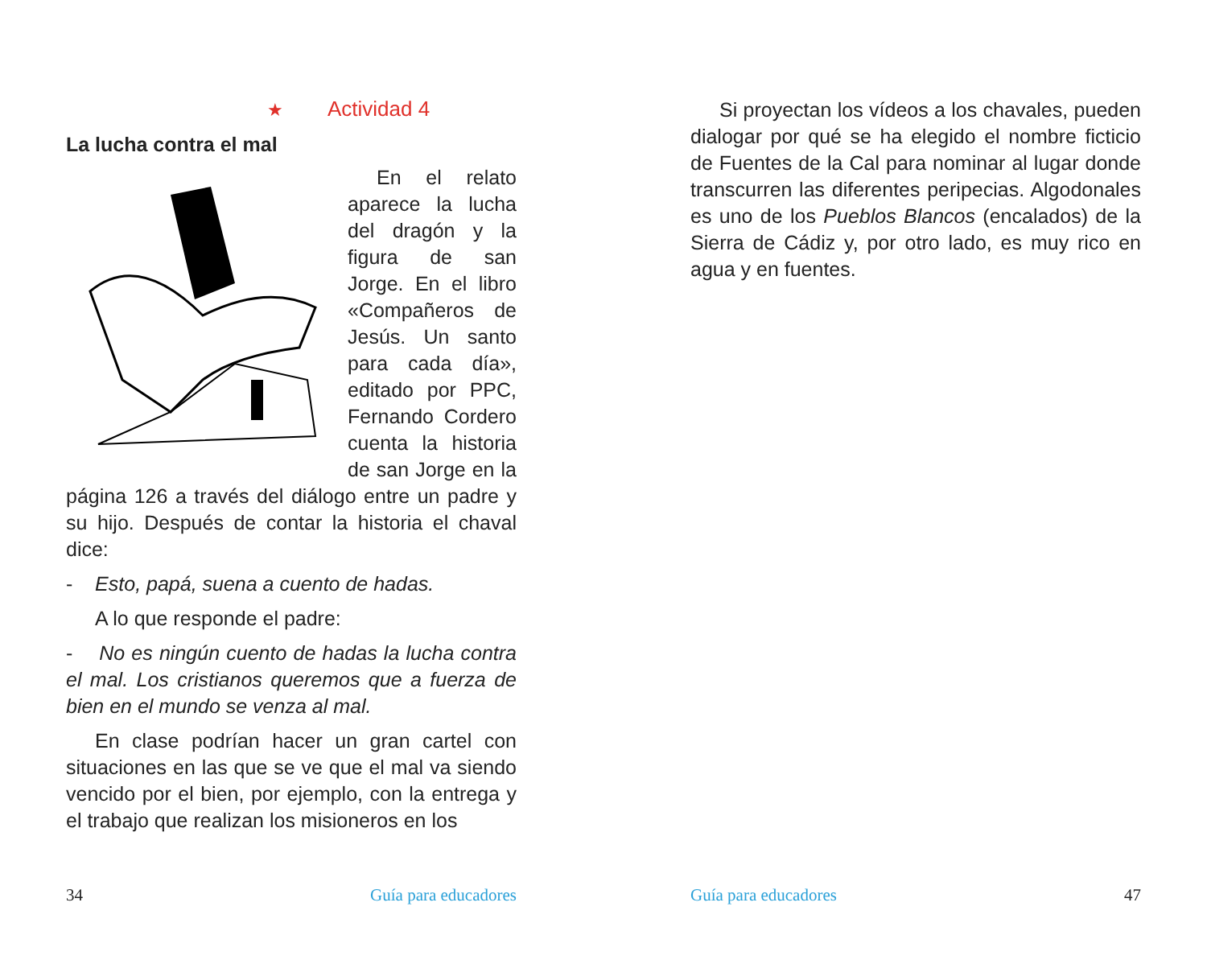★ Actividad 4
La lucha contra el mal
En el relato aparece la lucha del dragón y la figura de san Jorge. En el libro «Compañeros de Jesús. Un santo para cada día», editado por PPC, Fernando Cordero cuenta la historia de san Jorge en la página 126 a través del diálogo entre un padre y su hijo. Después de contar la historia el chaval dice:
- Esto, papá, suena a cuento de hadas.
A lo que responde el padre:
- No es ningún cuento de hadas la lucha contra el mal. Los cristianos queremos que a fuerza de bien en el mundo se venza al mal.
En clase podrían hacer un gran cartel con situaciones en las que se ve que el mal va siendo vencido por el bien, por ejemplo, con la entrega y el trabajo que realizan los misioneros en los
34 Guía para educadores
Si proyectan los vídeos a los chavales, pueden dialogar por qué se ha elegido el nombre ficticio de Fuentes de la Cal para nominar al lugar donde transcurren las diferentes peripecias. Algodonales es uno de los Pueblos Blancos (encalados) de la Sierra de Cádiz y, por otro lado, es muy rico en agua y en fuentes.
Guía para educadores 47